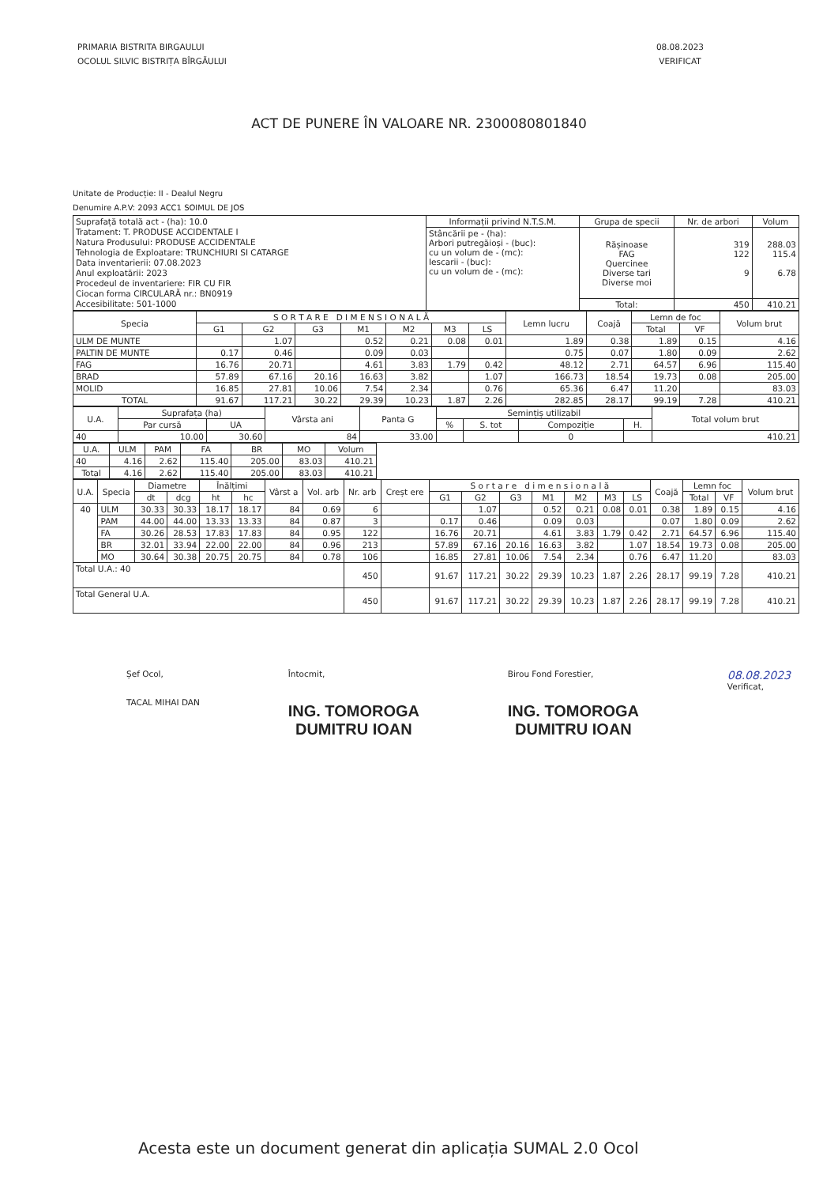PRIMARIA BISTRITA BIRGAULUI
OCOLUL SILVIC BISTRIȚA BÎRGĂULUI
08.08.2023
VERIFICAT
ACT DE PUNERE ÎN VALOARE NR. 2300080801840
Unitate de Producție: II - Dealul Negru
Denumire A.P.V: 2093 ACC1 SOIMUL DE JOS
| Suprafață totală act - (ha): 10.0 Tratament: T. PRODUSE ACCIDENTALE I Natura Produsului: PRODUSE ACCIDENTALE Tehnologia de Exploatare: TRUNCHIURI SI CATARGE Data inventarierii: 07.08.2023 Anul exploatării: 2023 Procedeul de inventariere: FIR CU FIR Ciocan forma CIRCULARĂ nr.: BN0919 Accesibilitate: 501-1000 | Informații privind N.T.S.M. | Grupa de specii | Nr. de arbori | Volum |
| | Stâncării pe - (ha): Arbori putregăioși - (buc): cu un volum de - (mc): Iescarii - (buc): cu un volum de - (mc): | Rășinoase FAG Quercinee Diverse tari Diverse moi | 319 122 9 | 288.03 115.4 6.78 |
| | | Total: | 450 | 410.21 |
| Specia | S O R T A R E D I M E N S I O N A L Ă | | | | | | | Lemn lucru | Coajă | Lemn de foc | | Volum brut |
| --- | --- | --- | --- | --- | --- | --- | --- | --- | --- | --- | --- | --- |
| | G1 | G2 | G3 | M1 | M2 | M3 | LS | | | Total | VF | |
| ULM DE MUNTE | | 1.07 | | 0.52 | 0.21 | 0.08 | 0.01 | 1.89 | 0.38 | 1.89 | 0.15 | 4.16 |
| PALTIN DE MUNTE | 0.17 | 0.46 | | 0.09 | 0.03 | | | 0.75 | 0.07 | 1.80 | 0.09 | 2.62 |
| FAG | 16.76 | 20.71 | | 4.61 | 3.83 | 1.79 | 0.42 | 48.12 | 2.71 | 64.57 | 6.96 | 115.40 |
| BRAD | 57.89 | 67.16 | 20.16 | 16.63 | 3.82 | | 1.07 | 166.73 | 18.54 | 19.73 | 0.08 | 205.00 |
| MOLID | 16.85 | 27.81 | 10.06 | 7.54 | 2.34 | | 0.76 | 65.36 | 6.47 | 11.20 | | 83.03 |
| TOTAL | 91.67 | 117.21 | 30.22 | 29.39 | 10.23 | 1.87 | 2.26 | 282.85 | 28.17 | 99.19 | 7.28 | 410.21 |
| U.A. | Suprafața (ha) | | Vârsta ani | Panta G | Semințiș utilizabil | | | | Total volum brut |
| --- | --- | --- | --- | --- | --- | --- | --- | --- | --- |
| | Par cursă | UA | | | % | S. tot | Compoziție | H. | |
| 40 | 10.00 | 30.60 | 84 | 33.00 | | | 0 | | 410.21 |
| U.A. | ULM | PAM | FA | BR | MO | Volum |
| --- | --- | --- | --- | --- | --- | --- |
| 40 | 4.16 | 2.62 | 115.40 | 205.00 | 83.03 | 410.21 |
| Total | 4.16 | 2.62 | 115.40 | 205.00 | 83.03 | 410.21 |
| U.A. | Specia | Diametre | | Înălțimi | | Vârst a | Vol. arb | Nr. arb | Creșt ere | S o r t a r e d i m e n s i o n a l ă | | | | | | | Coajă | Lemn foc | | Volum brut |
| --- | --- | --- | --- | --- | --- | --- | --- | --- | --- | --- | --- | --- | --- | --- | --- | --- | --- | --- | --- | --- |
| | | dt | dcg | ht | hc | | | | | G1 | G2 | G3 | M1 | M2 | M3 | LS | | Total | VF | |
| 40 | ULM | 30.33 | 30.33 | 18.17 | 18.17 | 84 | 0.69 | 6 | | | 1.07 | | 0.52 | 0.21 | 0.08 | 0.01 | 0.38 | 1.89 | 0.15 | 4.16 |
| | PAM | 44.00 | 44.00 | 13.33 | 13.33 | 84 | 0.87 | 3 | | 0.17 | 0.46 | | 0.09 | 0.03 | | | 0.07 | 1.80 | 0.09 | 2.62 |
| | FA | 30.26 | 28.53 | 17.83 | 17.83 | 84 | 0.95 | 122 | | 16.76 | 20.71 | | 4.61 | 3.83 | 1.79 | 0.42 | 2.71 | 64.57 | 6.96 | 115.40 |
| | BR | 32.01 | 33.94 | 22.00 | 22.00 | 84 | 0.96 | 213 | | 57.89 | 67.16 | 20.16 | 16.63 | 3.82 | | 1.07 | 18.54 | 19.73 | 0.08 | 205.00 |
| | MO | 30.64 | 30.38 | 20.75 | 20.75 | 84 | 0.78 | 106 | | 16.85 | 27.81 | 10.06 | 7.54 | 2.34 | | 0.76 | 6.47 | 11.20 | | 83.03 |
| Total U.A.: 40 | | | | | | | | 450 | | 91.67 | 117.21 | 30.22 | 29.39 | 10.23 | 1.87 | 2.26 | 28.17 | 99.19 | 7.28 | 410.21 |
| Total General U.A. | | | | | | | | 450 | | 91.67 | 117.21 | 30.22 | 29.39 | 10.23 | 1.87 | 2.26 | 28.17 | 99.19 | 7.28 | 410.21 |
Șef Ocol,
TACAL MIHAI DAN
Întocmit,
ING. TOMOROGA
DUMITRU IOAN
Birou Fond Forestier,
ING. TOMOROGA
DUMITRU IOAN
08.08.2023
Verificat,
Acesta este un document generat din aplicația SUMAL 2.0 Ocol